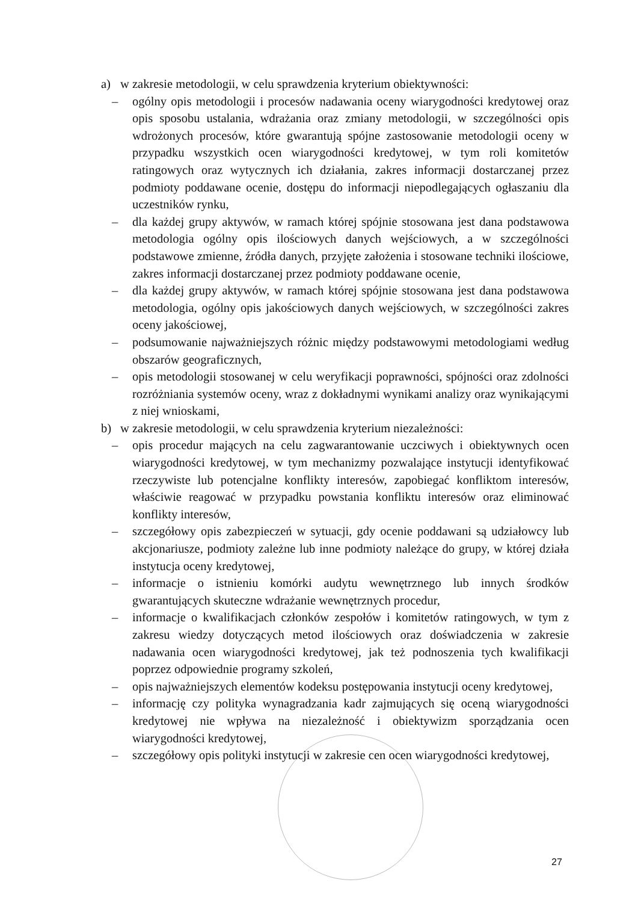a) w zakresie metodologii, w celu sprawdzenia kryterium obiektywności:
– ogólny opis metodologii i procesów nadawania oceny wiarygodności kredytowej oraz opis sposobu ustalania, wdrażania oraz zmiany metodologii, w szczególności opis wdrożonych procesów, które gwarantują spójne zastosowanie metodologii oceny w przypadku wszystkich ocen wiarygodności kredytowej, w tym roli komitetów ratingowych oraz wytycznych ich działania, zakres informacji dostarczanej przez podmioty poddawane ocenie, dostępu do informacji niepodlegających ogłaszaniu dla uczestników rynku,
– dla każdej grupy aktywów, w ramach której spójnie stosowana jest dana podstawowa metodologia ogólny opis ilościowych danych wejściowych, a w szczególności podstawowe zmienne, źródła danych, przyjęte założenia i stosowane techniki ilościowe, zakres informacji dostarczanej przez podmioty poddawane ocenie,
– dla każdej grupy aktywów, w ramach której spójnie stosowana jest dana podstawowa metodologia, ogólny opis jakościowych danych wejściowych, w szczególności zakres oceny jakościowej,
– podsumowanie najważniejszych różnic między podstawowymi metodologiami według obszarów geograficznych,
– opis metodologii stosowanej w celu weryfikacji poprawności, spójności oraz zdolności rozróżniania systemów oceny, wraz z dokładnymi wynikami analizy oraz wynikającymi z niej wnioskami,
b) w zakresie metodologii, w celu sprawdzenia kryterium niezależności:
– opis procedur mających na celu zagwarantowanie uczciwych i obiektywnych ocen wiarygodności kredytowej, w tym mechanizmy pozwalające instytucji identyfikować rzeczywiste lub potencjalne konflikty interesów, zapobiegać konfliktom interesów, właściwie reagować w przypadku powstania konfliktu interesów oraz eliminować konflikty interesów,
– szczegółowy opis zabezpieczeń w sytuacji, gdy ocenie poddawani są udziałowcy lub akcjonariusze, podmioty zależne lub inne podmioty należące do grupy, w której działa instytucja oceny kredytowej,
– informacje o istnieniu komórki audytu wewnętrznego lub innych środków gwarantujących skuteczne wdrażanie wewnętrznych procedur,
– informacje o kwalifikacjach członków zespołów i komitetów ratingowych, w tym z zakresu wiedzy dotyczących metod ilościowych oraz doświadczenia w zakresie nadawania ocen wiarygodności kredytowej, jak też podnoszenia tych kwalifikacji poprzez odpowiednie programy szkoleń,
– opis najważniejszych elementów kodeksu postępowania instytucji oceny kredytowej,
– informację czy polityka wynagradzania kadr zajmujących się oceną wiarygodności kredytowej nie wpływa na niezależność i obiektywizm sporządzania ocen wiarygodności kredytowej,
– szczegółowy opis polityki instytucji w zakresie cen ocen wiarygodności kredytowej,
27